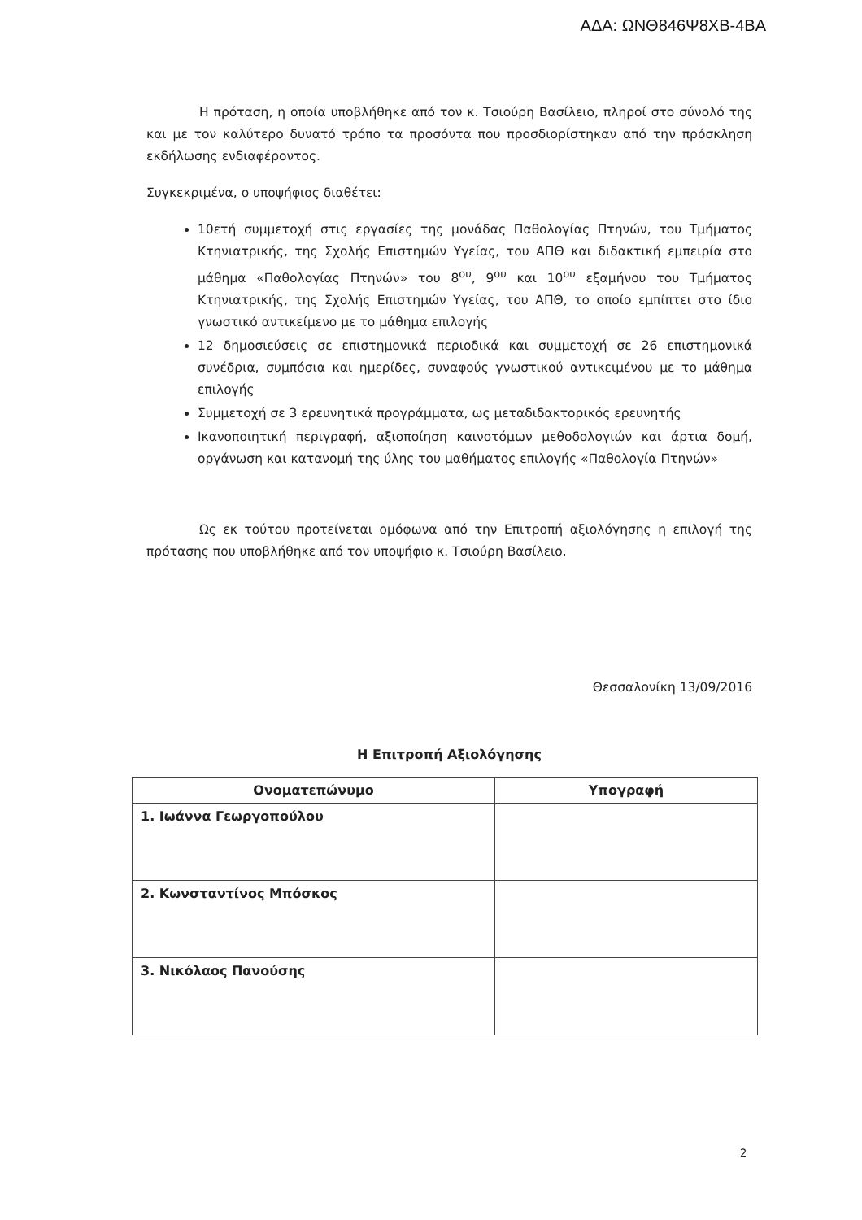ΑΔΑ: ΩΝΘ846Ψ8ΧΒ-4ΒΑ
Η πρόταση, η οποία υποβλήθηκε από τον κ. Τσιούρη Βασίλειο, πληροί στο σύνολό της και με τον καλύτερο δυνατό τρόπο τα προσόντα που προσδιορίστηκαν από την πρόσκληση εκδήλωσης ενδιαφέροντος.
Συγκεκριμένα, ο υποψήφιος διαθέτει:
10ετή συμμετοχή στις εργασίες της μονάδας Παθολογίας Πτηνών, του Τμήματος Κτηνιατρικής, της Σχολής Επιστημών Υγείας, του ΑΠΘ και διδακτική εμπειρία στο μάθημα «Παθολογίας Πτηνών» του 8<sup>ου</sup>, 9<sup>ου</sup> και 10<sup>ου</sup> εξαμήνου του Τμήματος Κτηνιατρικής, της Σχολής Επιστημών Υγείας, του ΑΠΘ, το οποίο εμπίπτει στο ίδιο γνωστικό αντικείμενο με το μάθημα επιλογής
12 δημοσιεύσεις σε επιστημονικά περιοδικά και συμμετοχή σε 26 επιστημονικά συνέδρια, συμπόσια και ημερίδες, συναφούς γνωστικού αντικειμένου με το μάθημα επιλογής
Συμμετοχή σε 3 ερευνητικά προγράμματα, ως μεταδιδακτορικός ερευνητής
Ικανοποιητική περιγραφή, αξιοποίηση καινοτόμων μεθοδολογιών και άρτια δομή, οργάνωση και κατανομή της ύλης του μαθήματος επιλογής «Παθολογία Πτηνών»
Ως εκ τούτου προτείνεται ομόφωνα από την Επιτροπή αξιολόγησης η επιλογή της πρότασης που υποβλήθηκε από τον υποψήφιο κ. Τσιούρη Βασίλειο.
Θεσσαλονίκη 13/09/2016
Η Επιτροπή Αξιολόγησης
| Ονοματεπώνυμο | Υπογραφή |
| --- | --- |
| 1. Ιωάννα Γεωργοπούλου | |
| 2. Κωνσταντίνος Μπόσκος | |
| 3. Νικόλαος Πανούσης | |
2